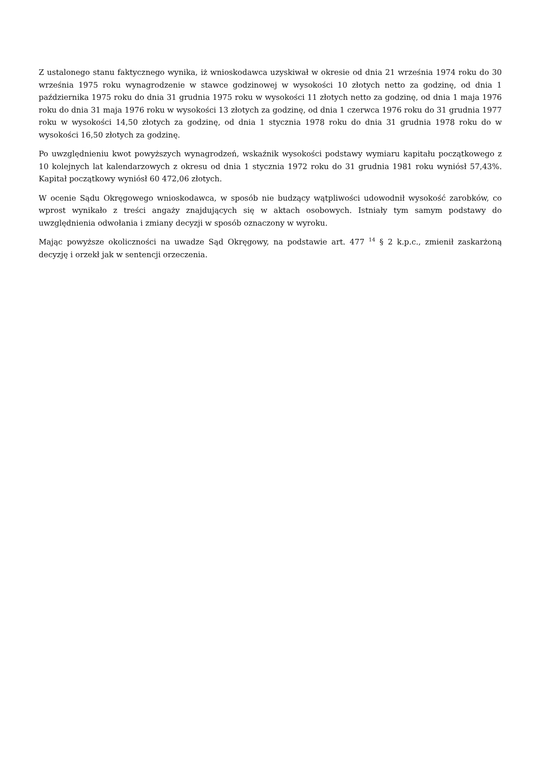Z ustalonego stanu faktycznego wynika, iż wnioskodawca uzyskiwał w okresie od dnia 21 września 1974 roku do 30 września 1975 roku wynagrodzenie w stawce godzinowej w wysokości 10 złotych netto za godzinę, od dnia 1 października 1975 roku do dnia 31 grudnia 1975 roku w wysokości 11 złotych netto za godzinę, od dnia 1 maja 1976 roku do dnia 31 maja 1976 roku w wysokości 13 złotych za godzinę, od dnia 1 czerwca 1976 roku do 31 grudnia 1977 roku w wysokości 14,50 złotych za godzinę, od dnia 1 stycznia 1978 roku do dnia 31 grudnia 1978 roku do w wysokości 16,50 złotych za godzinę.
Po uwzględnieniu kwot powyższych wynagrodzeń, wskaźnik wysokości podstawy wymiaru kapitału początkowego z 10 kolejnych lat kalendarzowych z okresu od dnia 1 stycznia 1972 roku do 31 grudnia 1981 roku wyniósł 57,43%. Kapitał początkowy wyniósł 60 472,06 złotych.
W ocenie Sądu Okręgowego wnioskodawca, w sposób nie budzący wątpliwości udowodnił wysokość zarobków, co wprost wynikało z treści angaży znajdujących się w aktach osobowych. Istniały tym samym podstawy do uwzględnienia odwołania i zmiany decyzji w sposób oznaczony w wyroku.
Mając powyższe okoliczności na uwadze Sąd Okręgowy, na podstawie art. 477 <sup>14</sup> § 2 k.p.c., zmienił zaskarżoną decyzję i orzekł jak w sentencji orzeczenia.